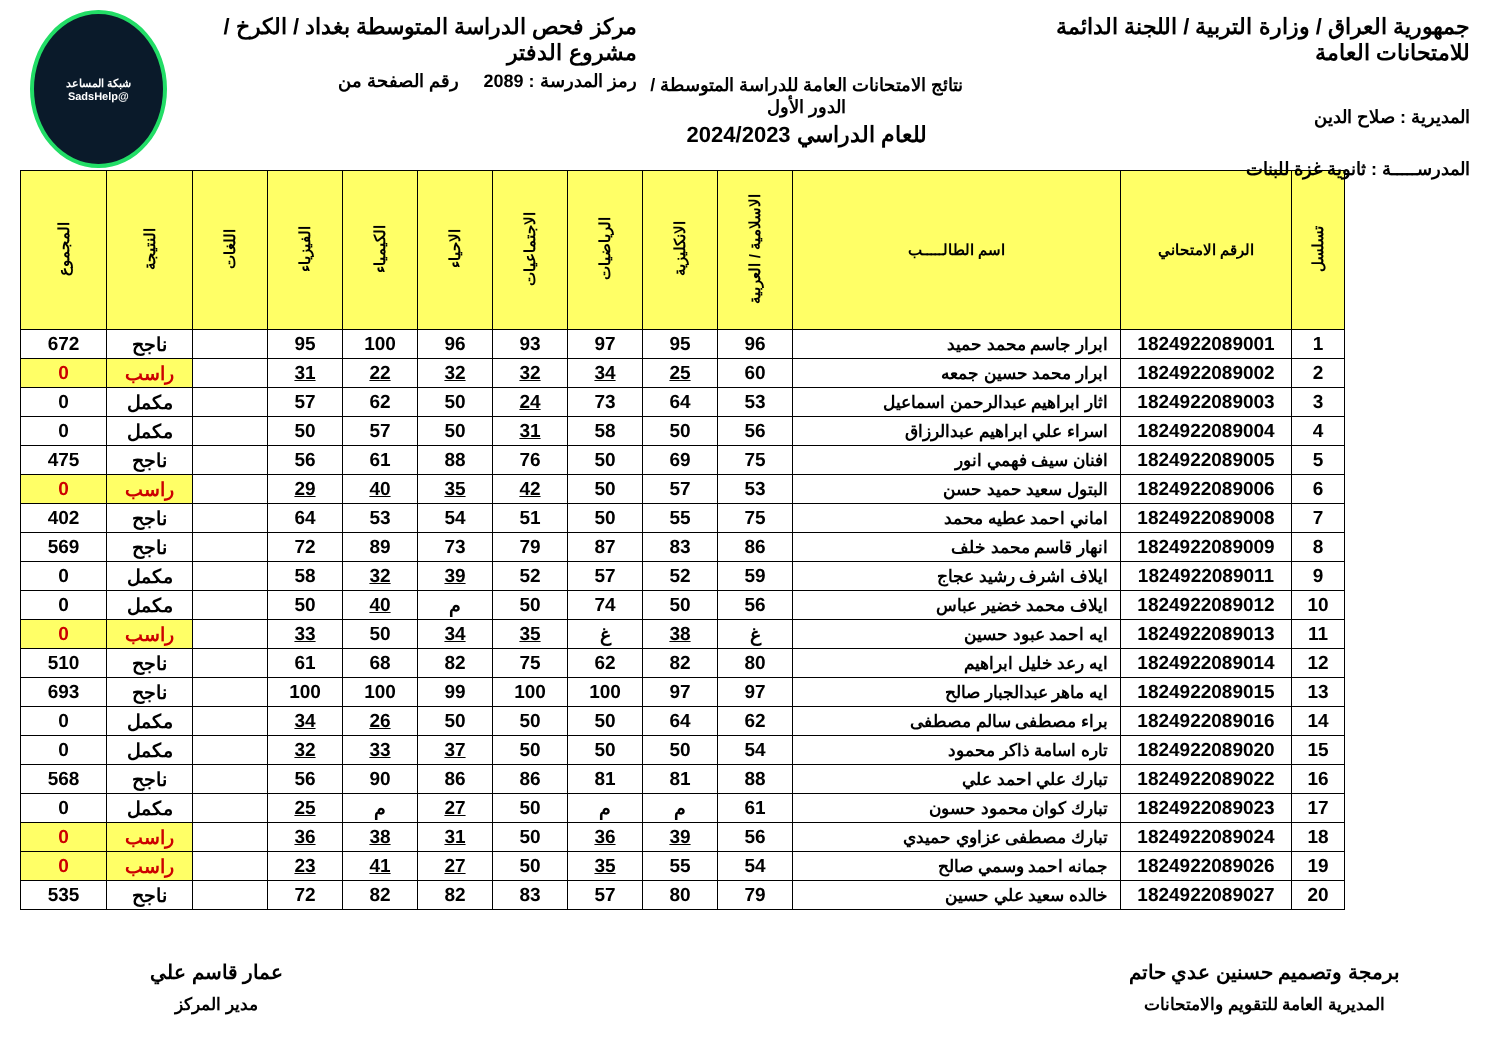جمهورية العراق / وزارة التربية / اللجنة الدائمة للامتحانات العامة
المديرية : صلاح الدين
المدرســـــة : ثانوية غزة للبنات
نتائج الامتحانات العامة للدراسة المتوسطة / الدور الأول
للعام الدراسي 2024/2023
مركز فحص الدراسة المتوسطة بغداد / الكرخ / مشروع الدفتر
رمز المدرسة : 2089 رقم الصفحة من
شبكة المساعد
@SadsHelp
| تسلسل | الرقم الامتحاني | اسم الطالـــــب | الاسلامية / العربية | الانكليزية | الرياضيات | الاجتماعيات | الاحياء | الكيمياء | الفيزياء | اللغات | النتيجة | المجموع |
| --- | --- | --- | --- | --- | --- | --- | --- | --- | --- | --- | --- | --- |
| 1 | 1824922089001 | ابرار جاسم محمد حميد | 96 | 95 | 97 | 93 | 96 | 100 | 95 | | ناجح | 672 |
| 2 | 1824922089002 | ابرار محمد حسين جمعه | 60 | 25 | 34 | 32 | 32 | 22 | 31 | | راسب | 0 |
| 3 | 1824922089003 | اثار ابراهيم عبدالرحمن اسماعيل | 53 | 64 | 73 | 24 | 50 | 62 | 57 | | مكمل | 0 |
| 4 | 1824922089004 | اسراء علي ابراهيم عبدالرزاق | 56 | 50 | 58 | 31 | 50 | 57 | 50 | | مكمل | 0 |
| 5 | 1824922089005 | افنان سيف فهمي انور | 75 | 69 | 50 | 76 | 88 | 61 | 56 | | ناجح | 475 |
| 6 | 1824922089006 | البتول سعيد حميد حسن | 53 | 57 | 50 | 42 | 35 | 40 | 29 | | راسب | 0 |
| 7 | 1824922089008 | اماني احمد عطيه محمد | 75 | 55 | 50 | 51 | 54 | 53 | 64 | | ناجح | 402 |
| 8 | 1824922089009 | انهار قاسم محمد خلف | 86 | 83 | 87 | 79 | 73 | 89 | 72 | | ناجح | 569 |
| 9 | 1824922089011 | ايلاف اشرف رشيد عجاج | 59 | 52 | 57 | 52 | 39 | 32 | 58 | | مكمل | 0 |
| 10 | 1824922089012 | ايلاف محمد خضير عباس | 56 | 50 | 74 | 50 | م | 40 | 50 | | مكمل | 0 |
| 11 | 1824922089013 | ايه احمد عبود حسين | غ | 38 | غ | 35 | 34 | 50 | 33 | | راسب | 0 |
| 12 | 1824922089014 | ايه رعد خليل ابراهيم | 80 | 82 | 62 | 75 | 82 | 68 | 61 | | ناجح | 510 |
| 13 | 1824922089015 | ايه ماهر عبدالجبار صالح | 97 | 97 | 100 | 100 | 99 | 100 | 100 | | ناجح | 693 |
| 14 | 1824922089016 | براء مصطفى سالم مصطفى | 62 | 64 | 50 | 50 | 50 | 26 | 34 | | مكمل | 0 |
| 15 | 1824922089020 | تاره اسامة ذاكر محمود | 54 | 50 | 50 | 50 | 37 | 33 | 32 | | مكمل | 0 |
| 16 | 1824922089022 | تبارك علي احمد علي | 88 | 81 | 81 | 86 | 86 | 90 | 56 | | ناجح | 568 |
| 17 | 1824922089023 | تبارك كوان محمود حسون | 61 | م | م | 50 | 27 | م | 25 | | مكمل | 0 |
| 18 | 1824922089024 | تبارك مصطفى عزاوي حميدي | 56 | 39 | 36 | 50 | 31 | 38 | 36 | | راسب | 0 |
| 19 | 1824922089026 | جمانه احمد وسمي صالح | 54 | 55 | 35 | 50 | 27 | 41 | 23 | | راسب | 0 |
| 20 | 1824922089027 | خالده سعيد علي حسين | 79 | 80 | 57 | 83 | 82 | 82 | 72 | | ناجح | 535 |
برمجة وتصميم حسنين عدي حاتم
المديرية العامة للتقويم والامتحانات
عمار قاسم علي
مدير المركز